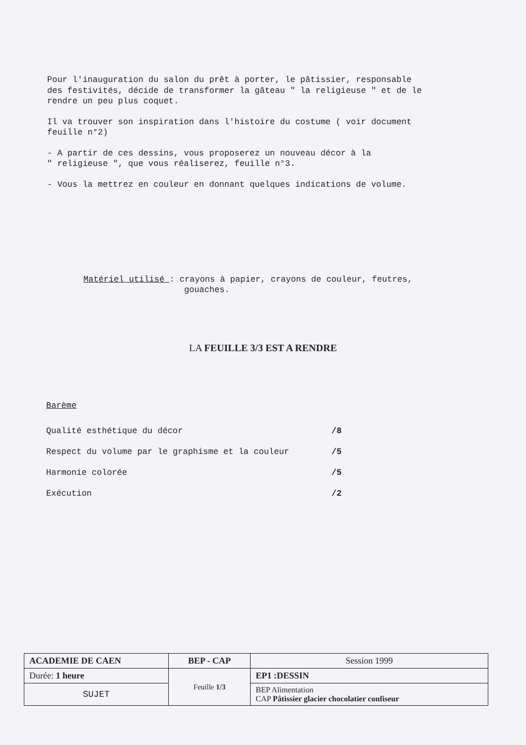Pour l'inauguration du salon du prêt à porter, le pâtissier, responsable
des festivités, décide de transformer la gâteau " la religieuse " et de le
rendre un peu plus coquet.
Il va trouver son inspiration dans l'histoire du costume ( voir document
feuille n°2)
- A partir de ces dessins, vous proposerez un nouveau décor à la
" religieuse ", que vous réaliserez, feuille n°3.
- Vous la mettrez en couleur en donnant quelques indications de volume.
Matériel utilisé : crayons à papier, crayons de couleur, feutres,
gouaches.
LA FEUILLE 3/3 EST A RENDRE
Barème
| Qualité esthétique du décor | /8 |
| Respect du volume par le graphisme et la couleur | /5 |
| Harmonie colorée | /5 |
| Exécution | /2 |
| ACADEMIE DE CAEN | BEP - CAP | Session 1999 |
| Durée: 1 heure | Feuille 1/3 | EP1 :DESSIN |
| SUJET | | BEP Alimentation CAP Pâtissier glacier chocolatier confiseur |